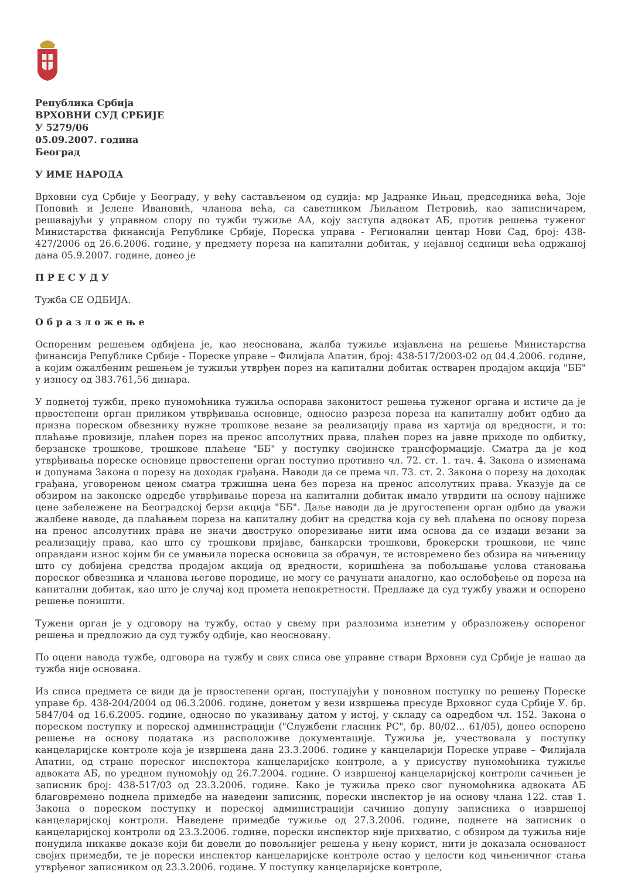Република Србија
ВРХОВНИ СУД СРБИЈЕ
У 5279/06
05.09.2007. година
Београд
У ИМЕ НАРОДА
Врховни суд Србије у Београду, у већу састављеном од судија: мр Јадранке Ињац, председника већа, Зоје Поповић и Јелене Ивановић, чланова већа, са саветником Љиљаном Петровић, као записничарем, решавајући у управном спору по тужби тужиље АА, коју заступа адвокат АБ, против решења туженог Министарства финансија Републике Србије, Пореска управа - Регионални центар Нови Сад, број: 438-427/2006 од 26.6.2006. године, у предмету пореза на капитални добитак, у нејавној седници већа одржаној дана 05.9.2007. године, донео је
П Р Е С У Д У
Тужба СЕ ОДБИЈА.
О б р а з л о ж е њ е
Оспореним решењем одбијена је, као неоснована, жалба тужиље изјављена на решење Министарства финансија Републике Србије - Пореске управе – Филијала Апатин, број: 438-517/2003-02 од 04.4.2006. године, а којим ожалбеним решењем је тужиљи утврђен порез на капитални добитак остварен продајом акција "ББ" у износу од 383.761,56 динара.
У поднетој тужби, преко пуномоћника тужиља оспорава законитост решења туженог органа и истиче да је првостепени орган приликом утврђивања основице, односно разреза пореза на капиталну добит одбио да призна пореском обвезнику нужне трошкове везане за реализацију права из хартија од вредности, и то: плаћање провизије, плаћен порез на пренос апсолутних права, плаћен порез на јавне приходе по одбитку, берзанске трошкове, трошкове плаћене "ББ" у поступку својинске трансформације. Сматра да је код утврђивања пореске основице првостепени орган поступио противно чл. 72. ст. 1. тач. 4. Закона о изменама и допунама Закона о порезу на доходак грађана. Наводи да се према чл. 73. ст. 2. Закона о порезу на доходак грађана, уговореном ценом сматра тржишна цена без пореза на пренос апсолутних права. Указује да се обзиром на законске одредбе утврђивање пореза на капитални добитак имало утврдити на основу најниже цене забележене на Београдској берзи акција "ББ". Даље наводи да је другостепени орган одбио да уважи жалбене наводе, да плаћањем пореза на капиталну добит на средства која су већ плаћена по основу пореза на пренос апсолутних права не значи двоструко опорезивање нити има основа да се издаци везани за реализацију права, као што су трошкови пријаве, банкарски трошкови, брокерски трошкови, не чине оправдани износ којим би се умањила пореска основица за обрачун, те истовремено без обзира на чињеницу што су добијена средства продајом акција од вредности, коришћена за побољшање услова становања пореског обвезника и чланова његове породице, не могу се рачунати аналогно, као ослобођење од пореза на капитални добитак, као што је случај код промета непокретности. Предлаже да суд тужбу уважи и оспорено решење поништи.
Тужени орган је у одговору на тужбу, остао у свему при разлозима изнетим у образложењу оспореног решења и предложио да суд тужбу одбије, као неосновану.
По оцени навода тужбе, одговора на тужбу и свих списа ове управне ствари Врховни суд Србије је нашао да тужба није основана.
Из списа предмета се види да је првостепени орган, поступајући у поновном поступку по решењу Пореске управе бр. 438-204/2004 од 06.3.2006. године, донетом у вези извршења пресуде Врховног суда Србије У. бр. 5847/04 од 16.6.2005. године, односно по указивању датом у истој, у складу са одредбом чл. 152. Закона о пореском поступку и пореској администрацији ("Службени гласник РС", бр. 80/02... 61/05), донео оспорено решење на основу података из расположиве документације. Тужиља је, учествовала у поступку канцеларијске контроле која је извршена дана 23.3.2006. године у канцеларији Пореске управе – Филијала Апатин, од стране пореског инспектора канцеларијске контроле, а у присуству пуномоћника тужиље адвоката АБ, по уредном пуномоћју од 26.7.2004. године. О извршеној канцеларијској контроли сачињен је записник број: 438-517/03 од 23.3.2006. године. Како је тужиља преко свог пуномоћника адвоката АБ благовремено поднела примедбе на наведени записник, порески инспектор је на основу члана 122. став 1. Закона о пореском поступку и пореској администрацији сачинио допуну записника о извршеној канцеларијској контроли. Наведене примедбе тужиље од 27.3.2006. године, поднете на записник о канцеларијској контроли од 23.3.2006. године, порески инспектор није прихватио, с обзиром да тужиља није понудила никакве доказе који би довели до повољнијег решења у њену корист, нити је доказала основаност својих примедби, те је порески инспектор канцеларијске контроле остао у целости код чињеничног стања утврђеног записником од 23.3.2006. године. У поступку канцеларијске контроле,